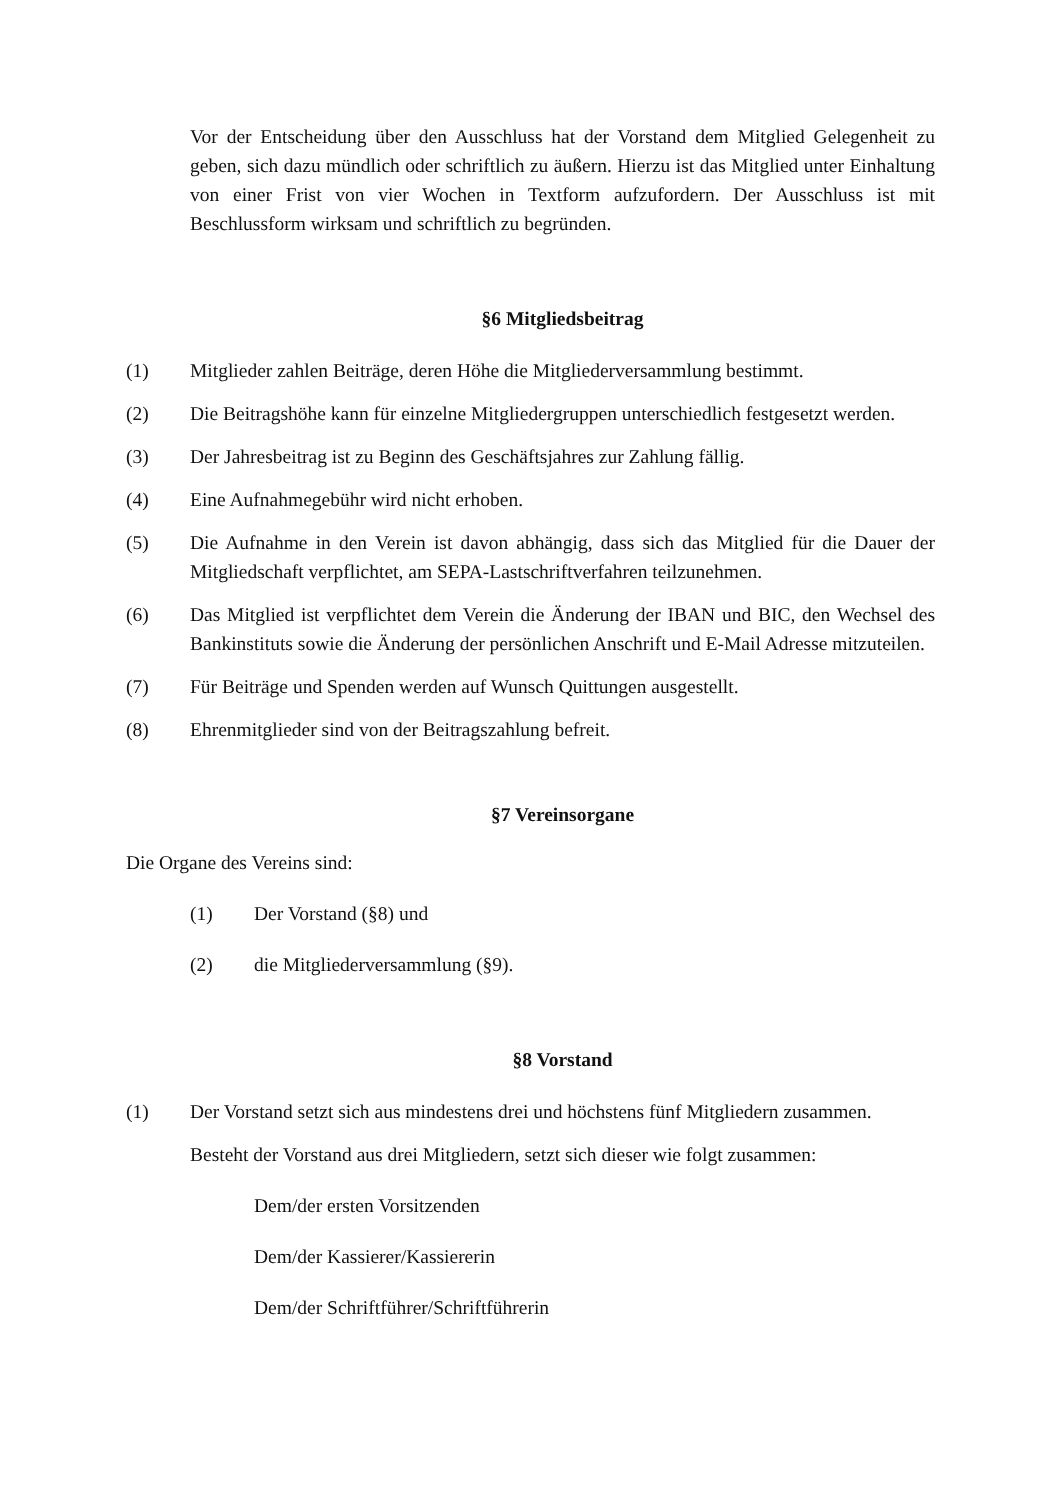Vor der Entscheidung über den Ausschluss hat der Vorstand dem Mitglied Gelegenheit zu geben, sich dazu mündlich oder schriftlich zu äußern. Hierzu ist das Mitglied unter Einhaltung von einer Frist von vier Wochen in Textform aufzufordern. Der Ausschluss ist mit Beschlussform wirksam und schriftlich zu begründen.
§6 Mitgliedsbeitrag
(1) Mitglieder zahlen Beiträge, deren Höhe die Mitgliederversammlung bestimmt.
(2) Die Beitragshöhe kann für einzelne Mitgliedergruppen unterschiedlich festgesetzt werden.
(3) Der Jahresbeitrag ist zu Beginn des Geschäftsjahres zur Zahlung fällig.
(4) Eine Aufnahmegebühr wird nicht erhoben.
(5) Die Aufnahme in den Verein ist davon abhängig, dass sich das Mitglied für die Dauer der Mitgliedschaft verpflichtet, am SEPA-Lastschriftverfahren teilzunehmen.
(6) Das Mitglied ist verpflichtet dem Verein die Änderung der IBAN und BIC, den Wechsel des Bankinstituts sowie die Änderung der persönlichen Anschrift und E-Mail Adresse mitzuteilen.
(7) Für Beiträge und Spenden werden auf Wunsch Quittungen ausgestellt.
(8) Ehrenmitglieder sind von der Beitragszahlung befreit.
§7 Vereinsorgane
Die Organe des Vereins sind:
(1) Der Vorstand (§8) und
(2) die Mitgliederversammlung (§9).
§8 Vorstand
(1) Der Vorstand setzt sich aus mindestens drei und höchstens fünf Mitgliedern zusammen.
Besteht der Vorstand aus drei Mitgliedern, setzt sich dieser wie folgt zusammen:
Dem/der ersten Vorsitzenden
Dem/der Kassierer/Kassiererin
Dem/der Schriftführer/Schriftführerin